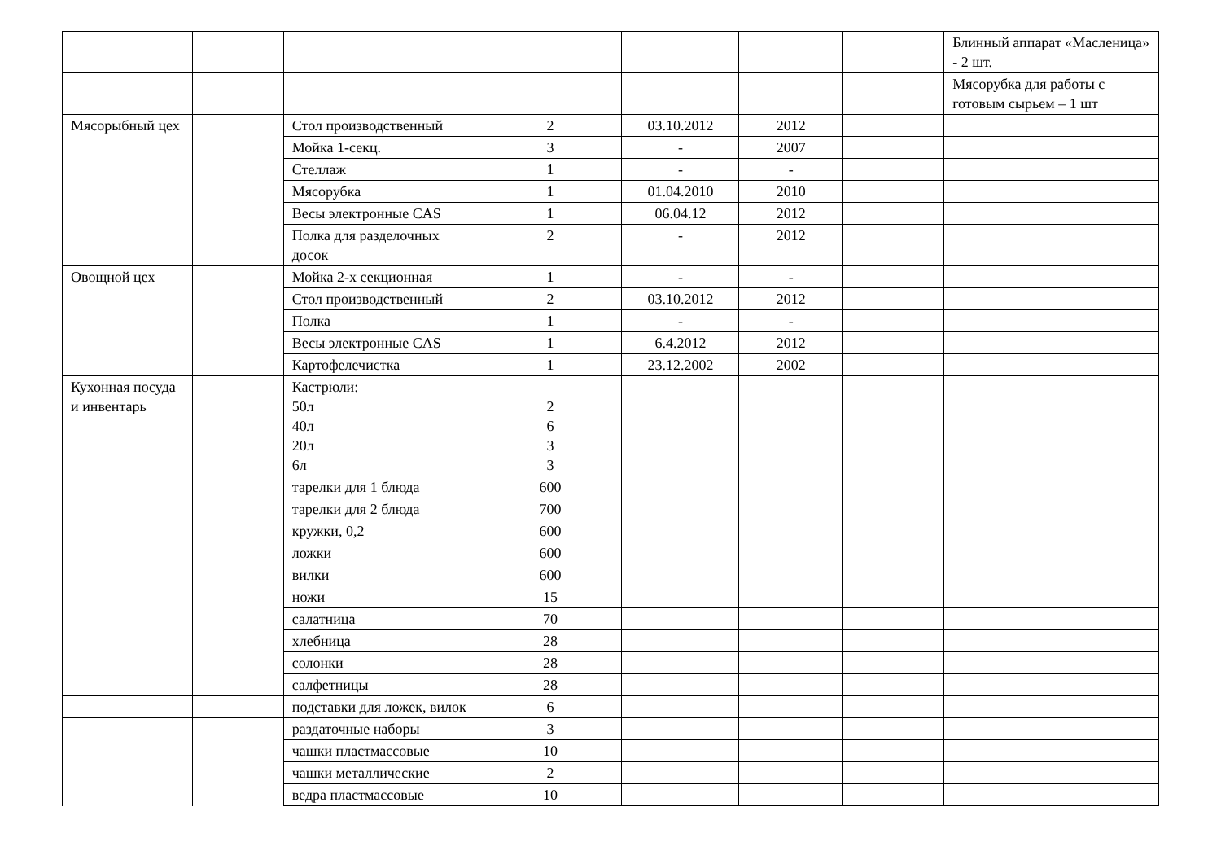| | | | | | | | Блинный аппарат «Масленица» - 2 шт. |
| | | | | | | | Мясорубка для работы с готовым сырьем – 1 шт |
| Мясорыбный цех | | Стол производственный | 2 | 03.10.2012 | 2012 | | |
| | | Мойка 1-секц. | 3 | - | 2007 | | |
| | | Стеллаж | 1 | - | - | | |
| | | Мясорубка | 1 | 01.04.2010 | 2010 | | |
| | | Весы электронные CAS | 1 | 06.04.12 | 2012 | | |
| | | Полка для разделочных досок | 2 | - | 2012 | | |
| Овощной цех | | Мойка 2-х секционная | 1 | - | - | | |
| | | Стол производственный | 2 | 03.10.2012 | 2012 | | |
| | | Полка | 1 | - | - | | |
| | | Весы электронные CAS | 1 | 6.4.2012 | 2012 | | |
| | | Картофелечистка | 1 | 23.12.2002 | 2002 | | |
| Кухонная посуда и инвентарь | | Кастрюли: 50л 40л 20л 6л | 2 6 3 3 | | | | |
| | | тарелки для 1 блюда | 600 | | | | |
| | | тарелки для 2 блюда | 700 | | | | |
| | | кружки, 0,2 | 600 | | | | |
| | | ложки | 600 | | | | |
| | | вилки | 600 | | | | |
| | | ножи | 15 | | | | |
| | | салатница | 70 | | | | |
| | | хлебница | 28 | | | | |
| | | солонки | 28 | | | | |
| | | салфетницы | 28 | | | | |
| | | подставки для ложек, вилок | 6 | | | | |
| | | раздаточные наборы | 3 | | | | |
| | | чашки пластмассовые | 10 | | | | |
| | | чашки металлические | 2 | | | | |
| | | ведра пластмассовые | 10 | | | | |